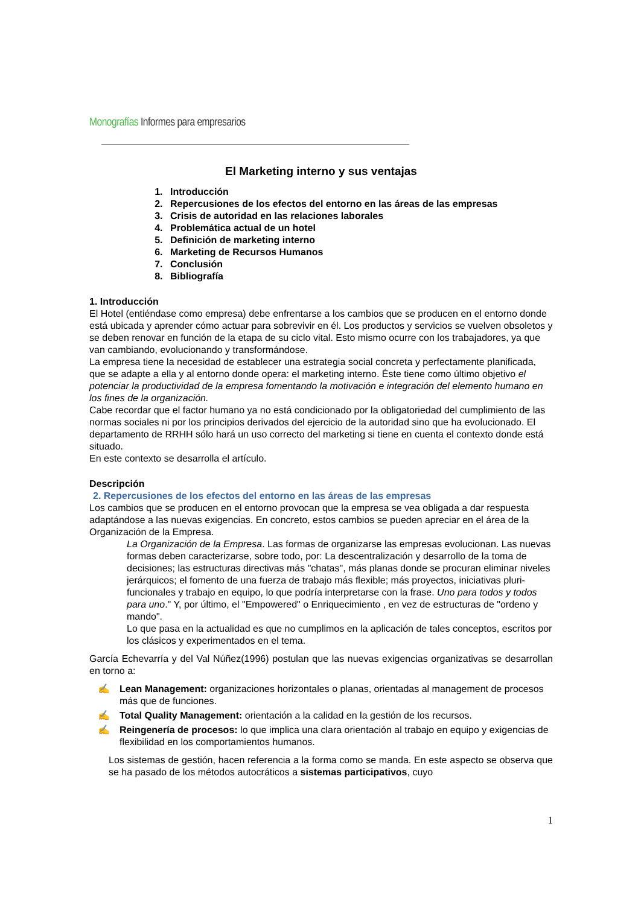Monografías Informes para empresarios
El Marketing interno y sus ventajas
1. Introducción
2. Repercusiones de los efectos del entorno en las áreas de las empresas
3. Crisis de autoridad en las relaciones laborales
4. Problemática actual de un hotel
5. Definición de marketing interno
6. Marketing de Recursos Humanos
7. Conclusión
8. Bibliografía
1. Introducción
El Hotel (entiéndase como empresa) debe enfrentarse a los cambios que se producen en el entorno donde está ubicada y aprender cómo actuar para sobrevivir en él. Los productos y servicios se vuelven obsoletos y se deben renovar en función de la etapa de su ciclo vital. Esto mismo ocurre con los trabajadores, ya que van cambiando, evolucionando y transformándose.
La empresa tiene la necesidad de establecer una estrategia social concreta y perfectamente planificada, que se adapte a ella y al entorno donde opera: el marketing interno. Éste tiene como último objetivo el potenciar la productividad de la empresa fomentando la motivación e integración del elemento humano en los fines de la organización.
Cabe recordar que el factor humano ya no está condicionado por la obligatoriedad del cumplimiento de las normas sociales ni por los principios derivados del ejercicio de la autoridad sino que ha evolucionado. El departamento de RRHH sólo hará un uso correcto del marketing si tiene en cuenta el contexto donde está situado.
En este contexto se desarrolla el artículo.
Descripción
2. Repercusiones de los efectos del entorno en las áreas de las empresas
Los cambios que se producen en el entorno provocan que la empresa se vea obligada a dar respuesta adaptándose a las nuevas exigencias. En concreto, estos cambios se pueden apreciar en el área de la Organización de la Empresa.
La Organización de la Empresa. Las formas de organizarse las empresas evolucionan. Las nuevas formas deben caracterizarse, sobre todo, por: La descentralización y desarrollo de la toma de decisiones; las estructuras directivas más "chatas", más planas donde se procuran eliminar niveles jerárquicos; el fomento de una fuerza de trabajo más flexible; más proyectos, iniciativas pluri-funcionales y trabajo en equipo, lo que podría interpretarse con la frase. Uno para todos y todos para uno." Y, por último, el "Empowered" o Enriquecimiento , en vez de estructuras de "ordeno y mando".
Lo que pasa en la actualidad es que no cumplimos en la aplicación de tales conceptos, escritos por los clásicos y experimentados en el tema.
García Echevarría y del Val Núñez(1996) postulan que las nuevas exigencias organizativas se desarrollan en torno a:
✍ Lean Management: organizaciones horizontales o planas, orientadas al management de procesos más que de funciones.
✍ Total Quality Management: orientación a la calidad en la gestión de los recursos.
✍ Reingenería de procesos: lo que implica una clara orientación al trabajo en equipo y exigencias de flexibilidad en los comportamientos humanos.
Los sistemas de gestión, hacen referencia a la forma como se manda. En este aspecto se observa que se ha pasado de los métodos autocráticos a sistemas participativos, cuyo
1